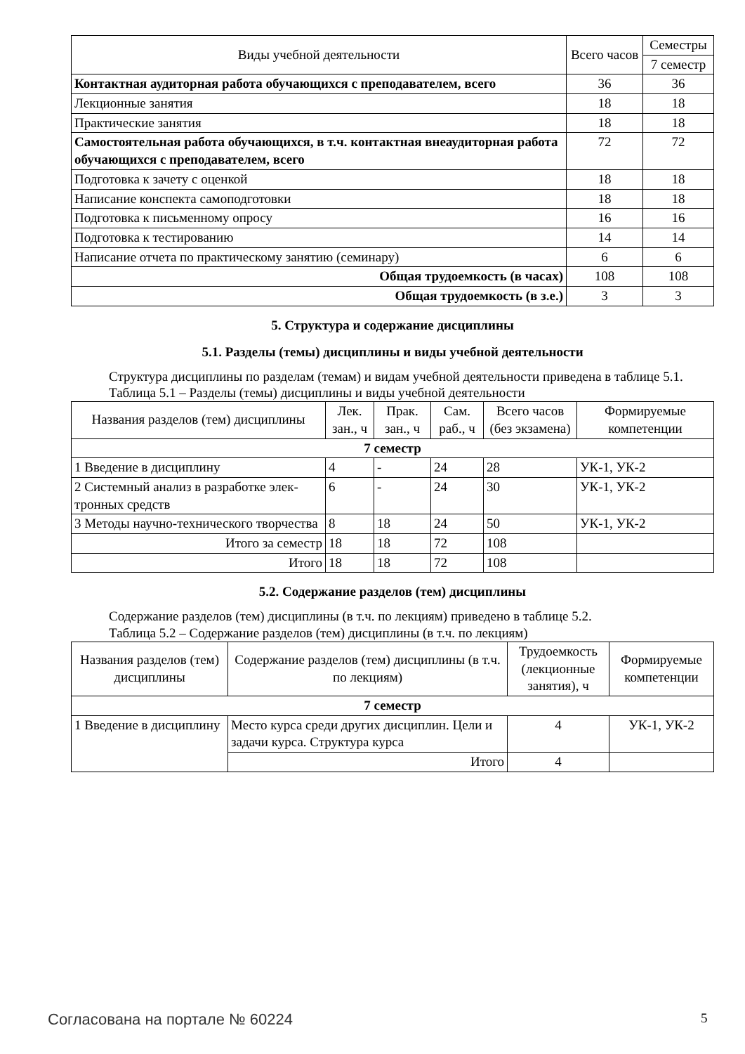| Виды учебной деятельности | Всего часов | Семестры |
| --- | --- | --- |
| | | 7 семестр |
| Контактная аудиторная работа обучающихся с преподавателем, всего | 36 | 36 |
| Лекционные занятия | 18 | 18 |
| Практические занятия | 18 | 18 |
| Самостоятельная работа обучающихся, в т.ч. контактная внеаудиторная работа обучающихся с преподавателем, всего | 72 | 72 |
| Подготовка к зачету с оценкой | 18 | 18 |
| Написание конспекта самоподготовки | 18 | 18 |
| Подготовка к письменному опросу | 16 | 16 |
| Подготовка к тестированию | 14 | 14 |
| Написание отчета по практическому занятию (семинару) | 6 | 6 |
| Общая трудоемкость (в часах) | 108 | 108 |
| Общая трудоемкость (в з.е.) | 3 | 3 |
5. Структура и содержание дисциплины
5.1. Разделы (темы) дисциплины и виды учебной деятельности
Структура дисциплины по разделам (темам) и видам учебной деятельности приведена в таблице 5.1.
Таблица 5.1 – Разделы (темы) дисциплины и виды учебной деятельности
| Названия разделов (тем) дисциплины | Лек. зан., ч | Прак. зан., ч | Сам. раб., ч | Всего часов (без экзамена) | Формируемые компетенции |
| --- | --- | --- | --- | --- | --- |
| 7 семестр | | | | | |
| 1 Введение в дисциплину | 4 | - | 24 | 28 | УК-1, УК-2 |
| 2 Системный анализ в разработке элек- тронных средств | 6 | - | 24 | 30 | УК-1, УК-2 |
| 3 Методы научно-технического творчества | 8 | 18 | 24 | 50 | УК-1, УК-2 |
| Итого за семестр | 18 | 18 | 72 | 108 | |
| Итого | 18 | 18 | 72 | 108 | |
5.2. Содержание разделов (тем) дисциплины
Содержание разделов (тем) дисциплины (в т.ч. по лекциям) приведено в таблице 5.2.
Таблица 5.2 – Содержание разделов (тем) дисциплины (в т.ч. по лекциям)
| Названия разделов (тем) дисциплины | Содержание разделов (тем) дисциплины (в т.ч. по лекциям) | Трудоемкость (лекционные занятия), ч | Формируемые компетенции |
| --- | --- | --- | --- |
| 7 семестр | | | |
| 1 Введение в дисциплину | Место курса среди других дисциплин. Цели и задачи курса. Структура курса | 4 | УК-1, УК-2 |
| | Итого | 4 | |
Согласована на портале № 60224 5